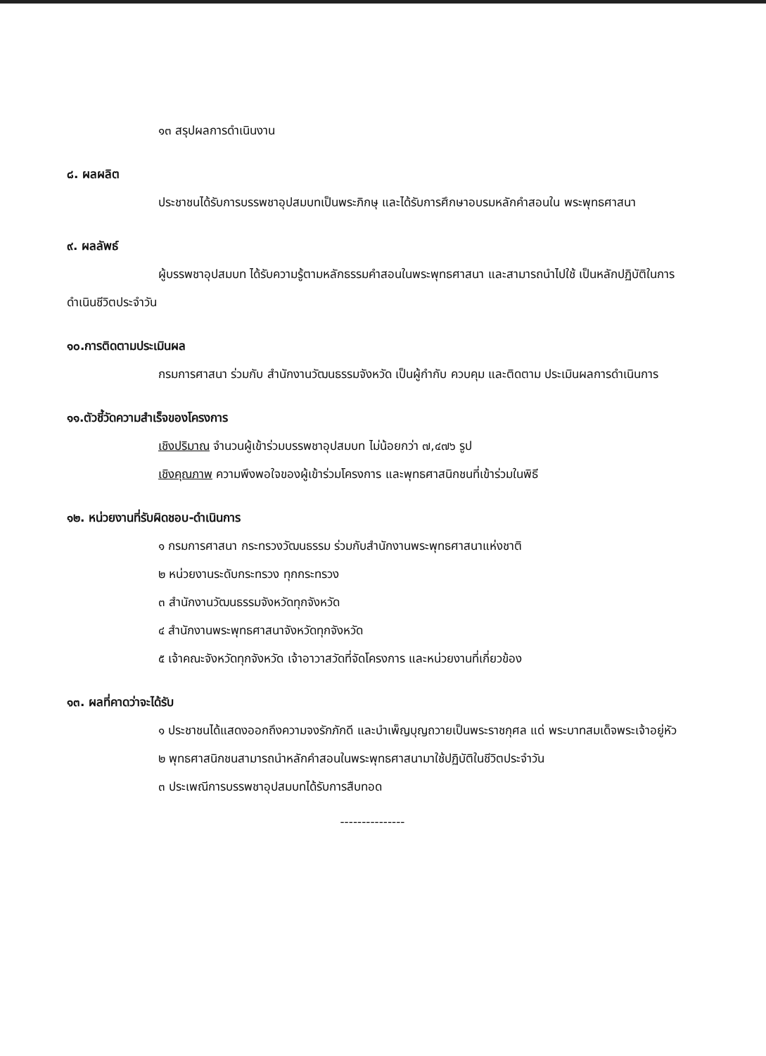๑๓ สรุปผลการดำเนินงาน
๘. ผลผลิต
ประชาชนได้รับการบรรพชาอุปสมบทเป็นพระภิกษุ และได้รับการศึกษาอบรมหลักคำสอนใน พระพุทธศาสนา
๙. ผลลัพธ์
ผู้บรรพชาอุปสมบท ได้รับความรู้ตามหลักธรรมคำสอนในพระพุทธศาสนา และสามารถนำไปใช้ เป็นหลักปฏิบัติในการดำเนินชีวิตประจำวัน
๑๐.การติดตามประเมินผล
กรมการศาสนา ร่วมกับ สำนักงานวัฒนธรรมจังหวัด เป็นผู้กำกับ ควบคุม และติดตาม ประเมินผลการดำเนินการ
๑๑.ตัวชี้วัดความสำเร็จของโครงการ
เชิงปริมาณ จำนวนผู้เข้าร่วมบรรพชาอุปสมบท ไม่น้อยกว่า ๗,๔๗๖ รูป
เชิงคุณภาพ ความพึงพอใจของผู้เข้าร่วมโครงการ และพุทธศาสนิกชนที่เข้าร่วมในพิธี
๑๒. หน่วยงานที่รับผิดชอบ-ดำเนินการ
๑ กรมการศาสนา กระทรวงวัฒนธรรม ร่วมกับสำนักงานพระพุทธศาสนาแห่งชาติ
๒ หน่วยงานระดับกระทรวง ทุกกระทรวง
๓ สำนักงานวัฒนธรรมจังหวัดทุกจังหวัด
๔ สำนักงานพระพุทธศาสนาจังหวัดทุกจังหวัด
๕ เจ้าคณะจังหวัดทุกจังหวัด เจ้าอาวาสวัดที่จัดโครงการ และหน่วยงานที่เกี่ยวข้อง
๑๓. ผลที่คาดว่าจะได้รับ
๑ ประชาชนได้แสดงออกถึงความจงรักภักดี และบำเพ็ญบุญถวายเป็นพระราชกุศล แด่ พระบาทสมเด็จพระเจ้าอยู่หัว
๒ พุทธศาสนิกชนสามารถนำหลักคำสอนในพระพุทธศาสนามาใช้ปฏิบัติในชีวิตประจำวัน
๓ ประเพณีการบรรพชาอุปสมบทได้รับการสืบทอด
---------------